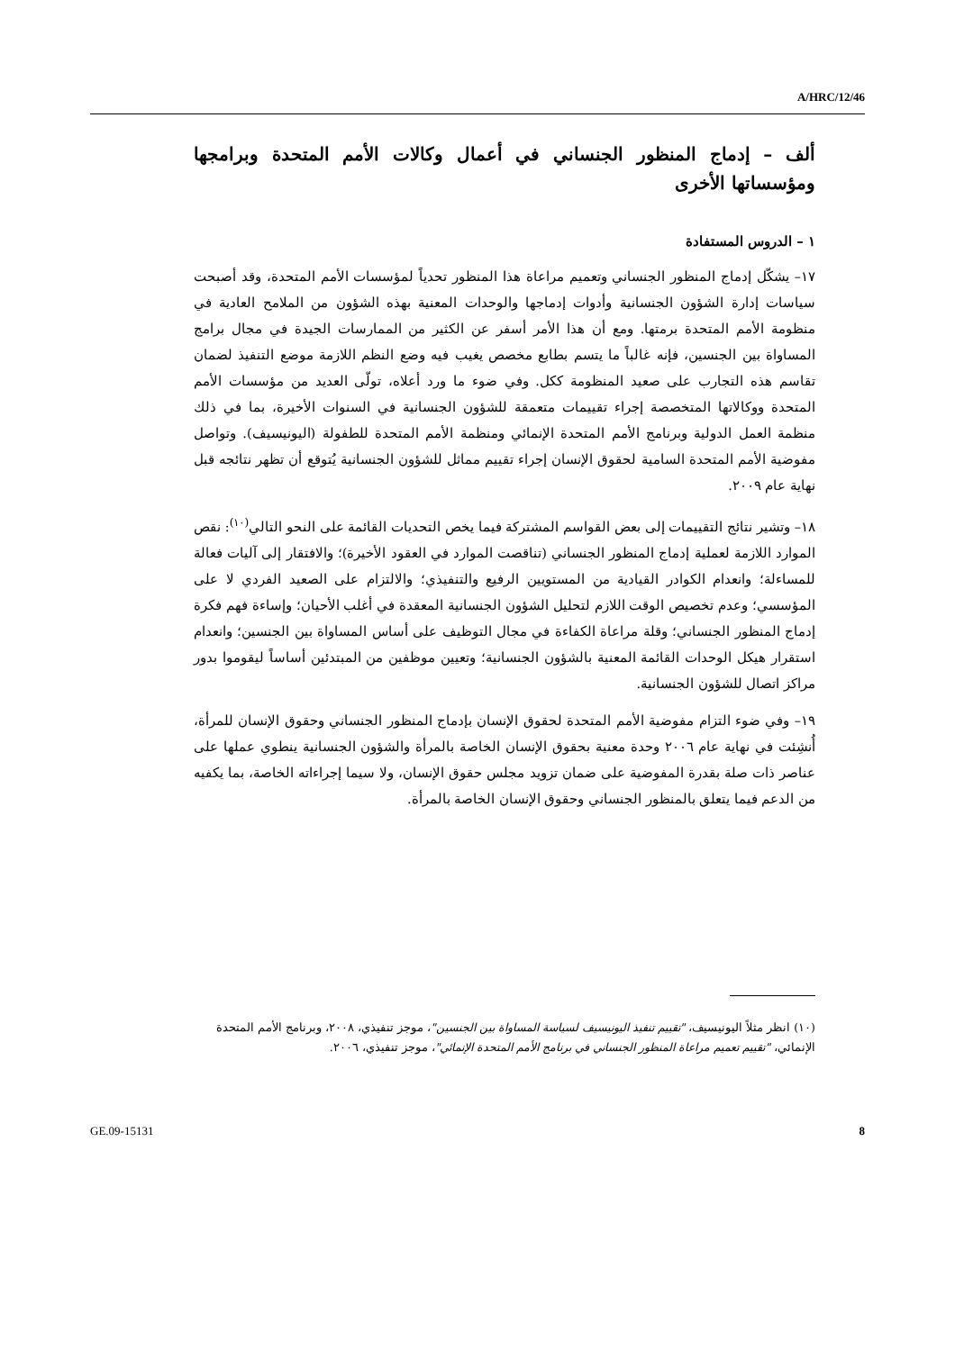A/HRC/12/46
ألف – إدماج المنظور الجنساني في أعمال وكالات الأمم المتحدة وبرامجها ومؤسساتها الأخرى
١ – الدروس المستفادة
١٧– يشكّل إدماج المنظور الجنساني وتعميم مراعاة هذا المنظور تحدياً لمؤسسات الأمم المتحدة، وقد أصبحت سياسات إدارة الشؤون الجنسانية وأدوات إدماجها والوحدات المعنية بهذه الشؤون من الملامح العادية في منظومة الأمم المتحدة برمتها. ومع أن هذا الأمر أسفر عن الكثير من الممارسات الجيدة في مجال برامج المساواة بين الجنسين، فإنه غالباً ما يتسم بطابع مخصص يغيب فيه وضع النظم اللازمة موضع التنفيذ لضمان تقاسم هذه التجارب على صعيد المنظومة ككل. وفي ضوء ما ورد أعلاه، تولّى العديد من مؤسسات الأمم المتحدة ووكالاتها المتخصصة إجراء تقييمات متعمقة للشؤون الجنسانية في السنوات الأخيرة، بما في ذلك منظمة العمل الدولية وبرنامج الأمم المتحدة الإنمائي ومنظمة الأمم المتحدة للطفولة (اليونيسيف). وتواصل مفوضية الأمم المتحدة السامية لحقوق الإنسان إجراء تقييم مماثل للشؤون الجنسانية يُتوقع أن تظهر نتائجه قبل نهاية عام ٢٠٠٩.
١٨– وتشير نتائج التقييمات إلى بعض القواسم المشتركة فيما يخص التحديات القائمة على النحو التالي<sup>(١٠)</sup>: نقص الموارد اللازمة لعملية إدماج المنظور الجنساني (تناقصت الموارد في العقود الأخيرة)؛ والافتقار إلى آليات فعالة للمساءلة؛ وانعدام الكوادر القيادية من المستويين الرفيع والتنفيذي؛ والالتزام على الصعيد الفردي لا على المؤسسي؛ وعدم تخصيص الوقت اللازم لتحليل الشؤون الجنسانية المعقدة في أغلب الأحيان؛ وإساءة فهم فكرة إدماج المنظور الجنساني؛ وقلة مراعاة الكفاءة في مجال التوظيف على أساس المساواة بين الجنسين؛ وانعدام استقرار هيكل الوحدات القائمة المعنية بالشؤون الجنسانية؛ وتعيين موظفين من المبتدئين أساساً ليقوموا بدور مراكز اتصال للشؤون الجنسانية.
١٩– وفي ضوء التزام مفوضية الأمم المتحدة لحقوق الإنسان بإدماج المنظور الجنساني وحقوق الإنسان للمرأة، أُنشِئت في نهاية عام ٢٠٠٦ وحدة معنية بحقوق الإنسان الخاصة بالمرأة والشؤون الجنسانية ينطوي عملها على عناصر ذات صلة بقدرة المفوضية على ضمان تزويد مجلس حقوق الإنسان، ولا سيما إجراءاته الخاصة، بما يكفيه من الدعم فيما يتعلق بالمنظور الجنساني وحقوق الإنسان الخاصة بالمرأة.
(١٠) انظر مثلاً اليونيسيف، "تقييم تنفيذ اليونيسيف لسياسة المساواة بين الجنسين"، موجز تنفيذي، ٢٠٠٨، وبرنامج الأمم المتحدة الإنمائي، "تقييم تعميم مراعاة المنظور الجنساني في برنامج الأمم المتحدة الإنمائي"، موجز تنفيذي، ٢٠٠٦.
GE.09-15131 8